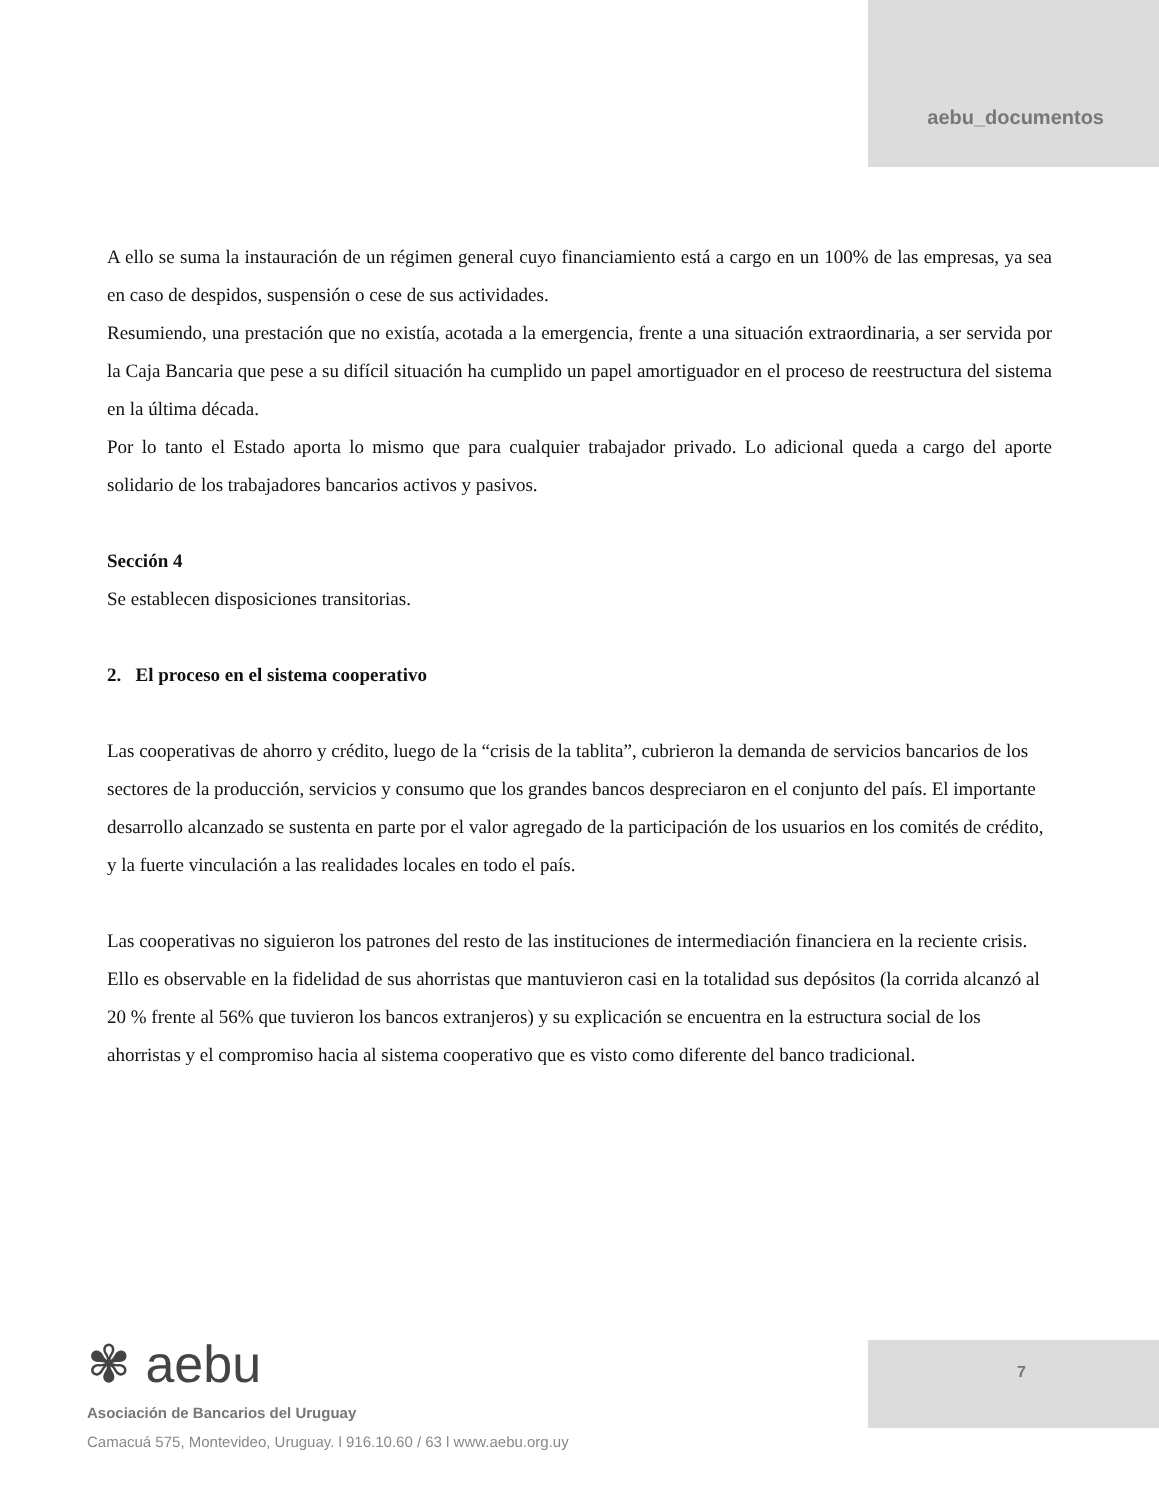aebu_documentos
A ello se suma la instauración de un régimen general cuyo financiamiento está a cargo en un 100% de las empresas, ya sea en caso de despidos, suspensión o cese de sus actividades.
Resumiendo, una prestación que no existía, acotada a la emergencia, frente a una situación extraordinaria, a ser servida por la Caja Bancaria que pese a su difícil situación ha cumplido un papel amortiguador en el proceso de reestructura del sistema en la última década.
Por lo tanto el Estado aporta lo mismo que para cualquier trabajador privado. Lo adicional queda a cargo del aporte solidario de los trabajadores bancarios activos y pasivos.
Sección 4
Se establecen disposiciones transitorias.
2. El proceso en el sistema cooperativo
Las cooperativas de ahorro y crédito, luego de la “crisis de la tablita”, cubrieron la demanda de servicios bancarios de los sectores de la producción, servicios y consumo que los grandes bancos despreciaron en el conjunto del país. El importante desarrollo alcanzado se sustenta en parte por el valor agregado de la participación de los usuarios en los comités de crédito, y la fuerte vinculación a las realidades locales en todo el país.
Las cooperativas no siguieron los patrones del resto de las instituciones de intermediación financiera en la reciente crisis. Ello es observable en la fidelidad de sus ahorristas que mantuvieron casi en la totalidad sus depósitos (la corrida alcanzó al 20 % frente al 56% que tuvieron los bancos extranjeros) y su explicación se encuentra en la estructura social de los ahorristas y el compromiso hacia al sistema cooperativo que es visto como diferente del banco tradicional.
✾ aebu
Asociación de Bancarios del Uruguay
Camacuá 575, Montevideo, Uruguay. l 916.10.60 / 63 l www.aebu.org.uy
7